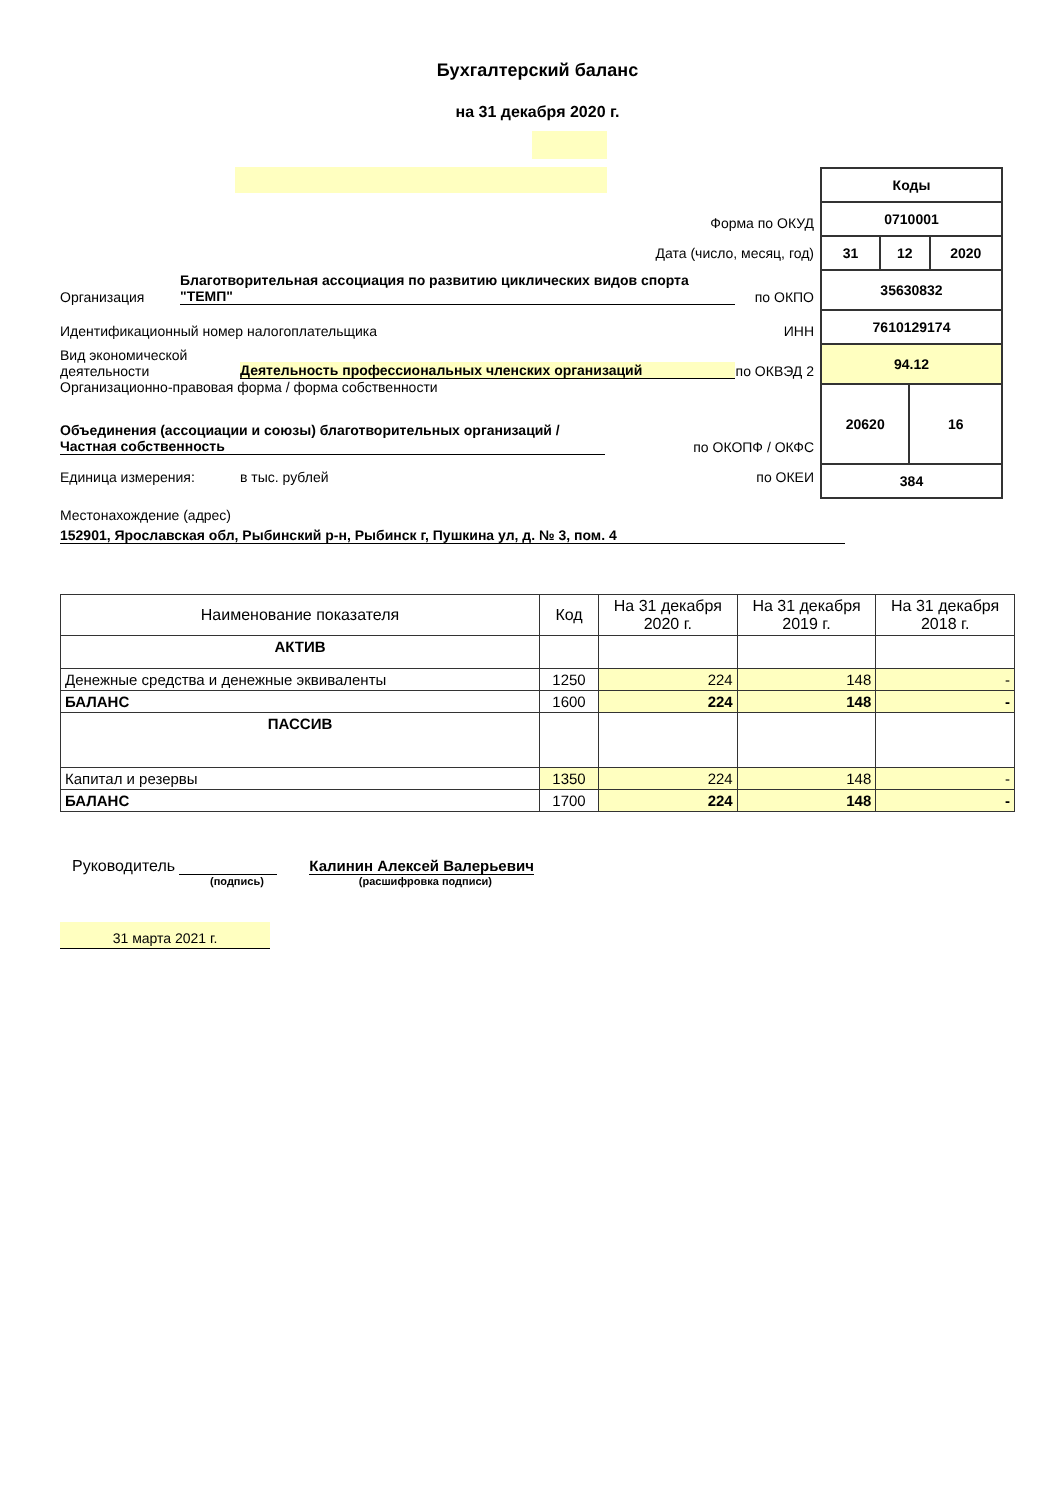Бухгалтерский баланс
на 31 декабря 2020 г.
Форма по ОКУД
Дата (число, месяц, год)
Организация
Благотворительная ассоциация по развитию циклических видов спорта "ТЕМП"
по ОКПО
Идентификационный номер налогоплательщика
ИНН
Вид экономической деятельности
Деятельность профессиональных членских организаций
по ОКВЭД 2
Организационно-правовая форма / форма собственности
Объединения (ассоциации и союзы) благотворительных организаций / Частная собственность
по ОКОПФ / ОКФС
Единица измерения:
в тыс. рублей
по ОКЕИ
| Коды | | | |
| 0710001 | | | |
| 31 | 12 | | 2020 |
| 35630832 | | | |
| 7610129174 | | | |
| 94.12 | | | |
| 20620 | | 16 | |
| 384 | | | |
Местонахождение (адрес)
152901, Ярославская обл, Рыбинский р-н, Рыбинск г, Пушкина ул, д. № 3, пом. 4
| Наименование показателя | Код | На 31 декабря 2020 г. | На 31 декабря 2019 г. | На 31 декабря 2018 г. |
| --- | --- | --- | --- | --- |
| АКТИВ | | | | |
| Денежные средства и денежные эквиваленты | 1250 | 224 | 148 | - |
| БАЛАНС | 1600 | 224 | 148 | - |
| ПАССИВ | | | | |
| Капитал и резервы | 1350 | 224 | 148 | - |
| БАЛАНС | 1700 | 224 | 148 | - |
Руководитель
Калинин Алексей Валерьевич
(подпись) (расшифровка подписи)
31 марта 2021 г.